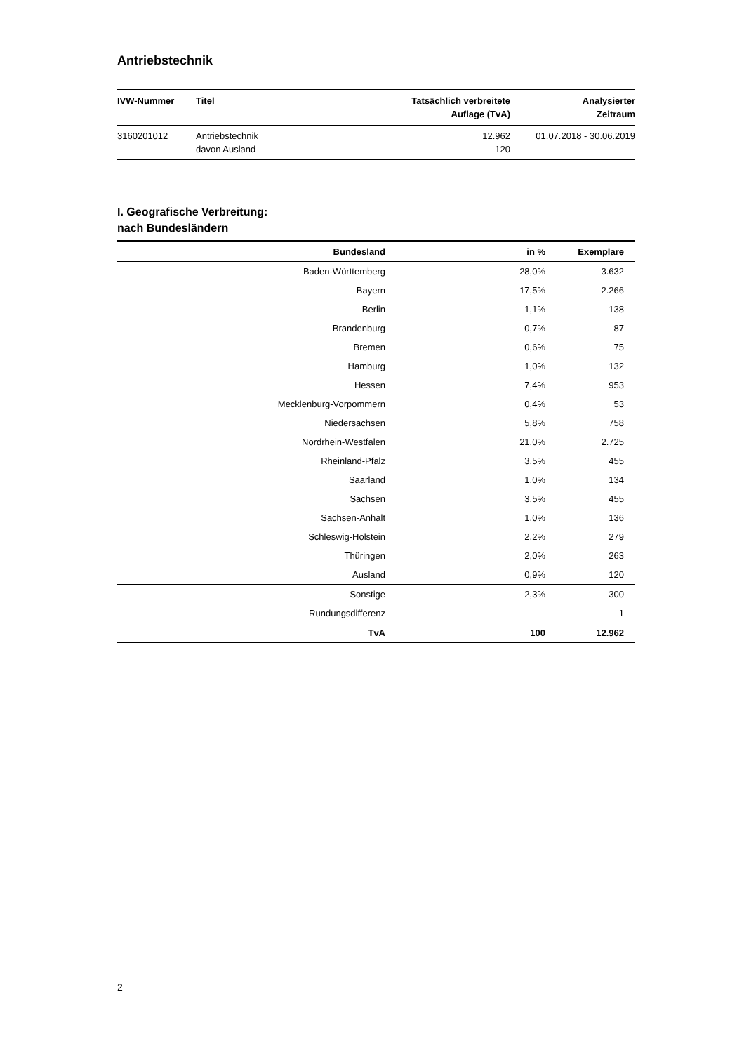Antriebstechnik
| IVW-Nummer | Titel | Tatsächlich verbreitete Auflage (TvA) | Analysierter Zeitraum |
| --- | --- | --- | --- |
| 3160201012 | Antriebstechnik davon Ausland | 12.962 120 | 01.07.2018 - 30.06.2019 |
I. Geografische Verbreitung:
nach Bundesländern
| Bundesland | in % | Exemplare |
| --- | --- | --- |
| Baden-Württemberg | 28,0% | 3.632 |
| Bayern | 17,5% | 2.266 |
| Berlin | 1,1% | 138 |
| Brandenburg | 0,7% | 87 |
| Bremen | 0,6% | 75 |
| Hamburg | 1,0% | 132 |
| Hessen | 7,4% | 953 |
| Mecklenburg-Vorpommern | 0,4% | 53 |
| Niedersachsen | 5,8% | 758 |
| Nordrhein-Westfalen | 21,0% | 2.725 |
| Rheinland-Pfalz | 3,5% | 455 |
| Saarland | 1,0% | 134 |
| Sachsen | 3,5% | 455 |
| Sachsen-Anhalt | 1,0% | 136 |
| Schleswig-Holstein | 2,2% | 279 |
| Thüringen | 2,0% | 263 |
| Ausland | 0,9% | 120 |
| Sonstige | 2,3% | 300 |
| Rundungsdifferenz | | 1 |
| TvA | 100 | 12.962 |
2